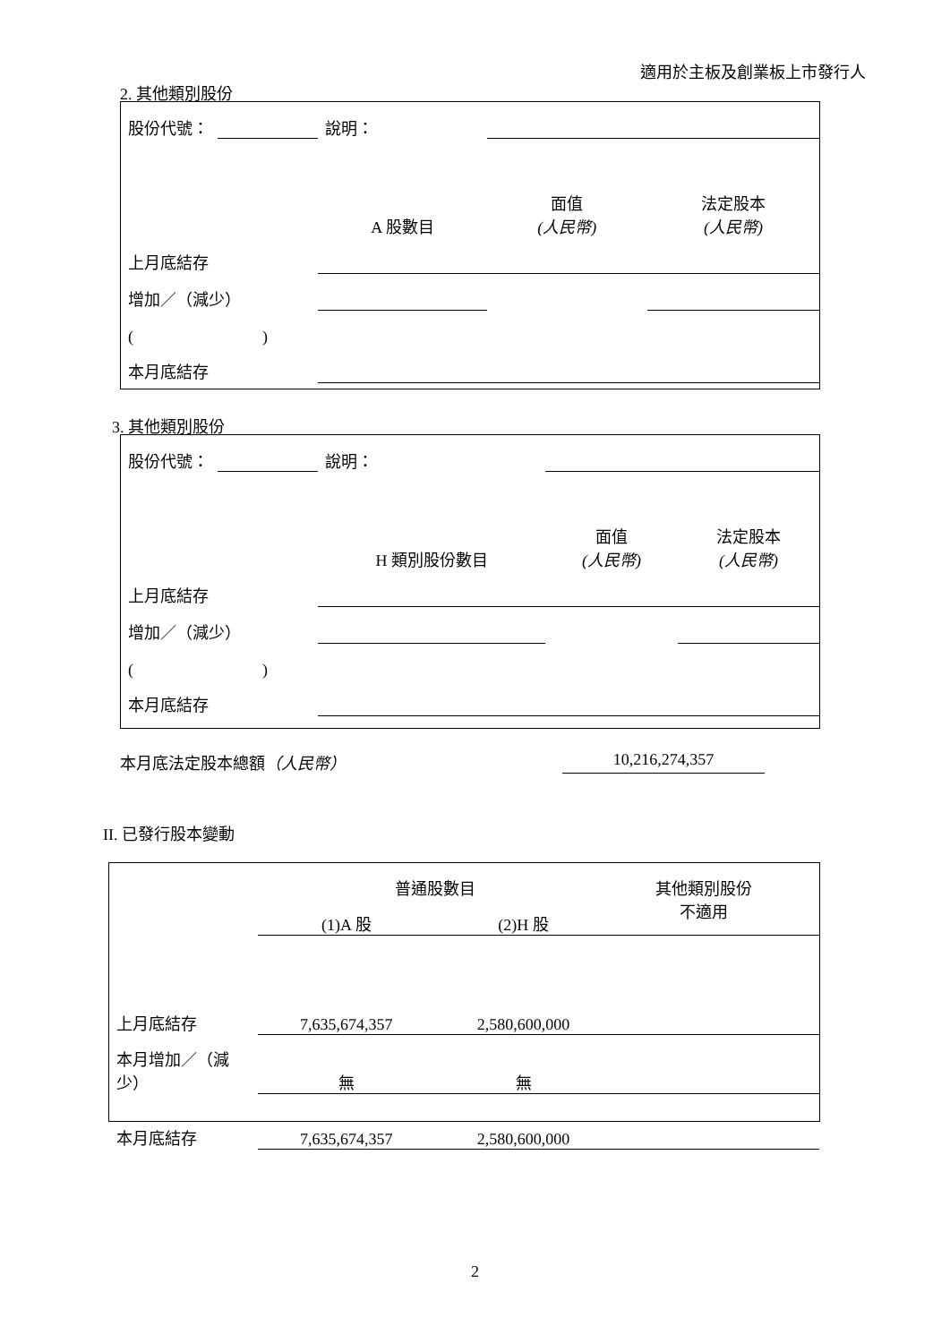適用於主板及創業板上市發行人
2. 其他類別股份
| 股份代號： | | 說明： | | | |
| | | | A 股數目 | 面值 (人民幣) | 法定股本 (人民幣) |
| 上月底結存 | | | | | |
| 增加／（減少） | | | | | |
| ( ) | | | | | |
| 本月底結存 | | | | | |
3. 其他類別股份
| 股份代號： | | 說明： | | | |
| | | | H 類別股份數目 | 面值 (人民幣) | 法定股本 (人民幣) |
| 上月底結存 | | | | | |
| 增加／（減少） | | | | | |
| ( ) | | | | | |
| 本月底結存 | | | | | |
本月底法定股本總額（人民幣） 10,216,274,357
II. 已發行股本變動
| | 普通股數目 | | 其他類別股份 不適用 | |
| | (1)A 股 | (2)H 股 | | |
| 上月底結存 | 7,635,674,357 | 2,580,600,000 | | |
| 本月增加／（減少） | 無 | 無 | | |
| 本月底結存 | 7,635,674,357 | 2,580,600,000 | | |
2